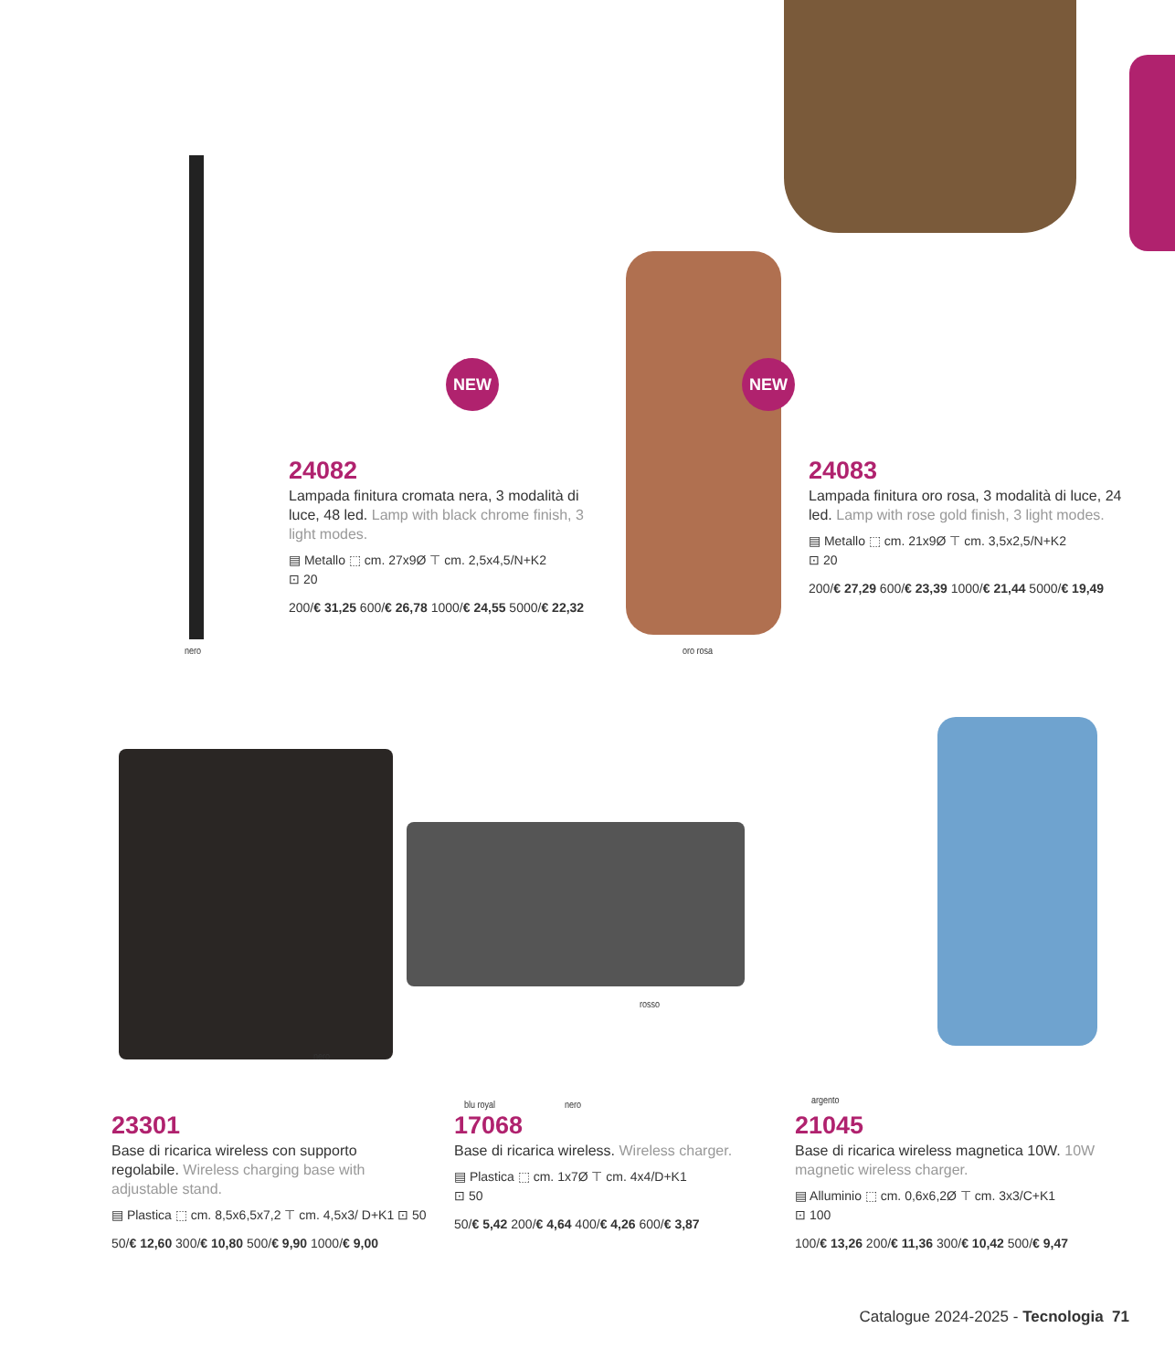NEW NEW
nero oro rosa
24082
Lampada finitura cromata nera, 3 modalità di luce, 48 led. Lamp with black chrome finish, 3 light modes.
▤ Metallo ⬚ cm. 27x9Ø ⊤ cm. 2,5x4,5/N+K2
⊡ 20
200/€ 31,25 600/€ 26,78 1000/€ 24,55 5000/€ 22,32
24083
Lampada finitura oro rosa, 3 modalità di luce, 24 led. Lamp with rose gold finish, 3 light modes.
▤ Metallo ⬚ cm. 21x9Ø ⊤ cm. 3,5x2,5/N+K2
⊡ 20
200/€ 27,29 600/€ 23,39 1000/€ 21,44 5000/€ 19,49
nero
rosso
blu royal nero argento
23301
Base di ricarica wireless con supporto regolabile. Wireless charging base with adjustable stand.
▤ Plastica ⬚ cm. 8,5x6,5x7,2 ⊤ cm. 4,5x3/ D+K1 ⊡ 50
50/€ 12,60 300/€ 10,80 500/€ 9,90 1000/€ 9,00
17068
Base di ricarica wireless. Wireless charger.
▤ Plastica ⬚ cm. 1x7Ø ⊤ cm. 4x4/D+K1
⊡ 50
50/€ 5,42 200/€ 4,64 400/€ 4,26 600/€ 3,87
21045
Base di ricarica wireless magnetica 10W. 10W magnetic wireless charger.
▤ Alluminio ⬚ cm. 0,6x6,2Ø ⊤ cm. 3x3/C+K1
⊡ 100
100/€ 13,26 200/€ 11,36 300/€ 10,42 500/€ 9,47
Catalogue 2024-2025 - Tecnologia 71